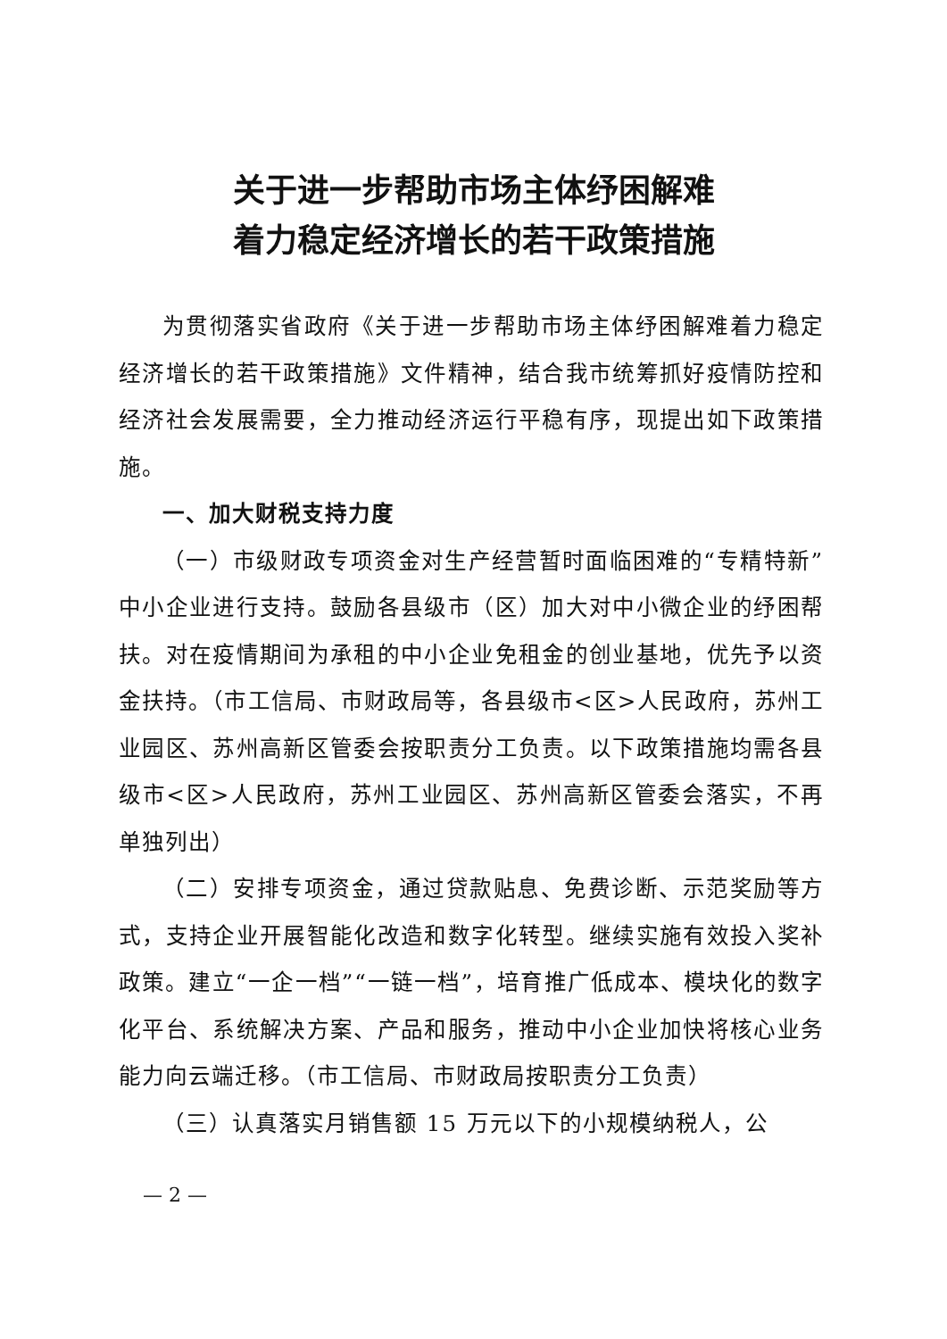关于进一步帮助市场主体纾困解难
着力稳定经济增长的若干政策措施
为贯彻落实省政府《关于进一步帮助市场主体纾困解难着力稳定经济增长的若干政策措施》文件精神，结合我市统筹抓好疫情防控和经济社会发展需要，全力推动经济运行平稳有序，现提出如下政策措施。
一、加大财税支持力度
（一）市级财政专项资金对生产经营暂时面临困难的“专精特新”中小企业进行支持。鼓励各县级市（区）加大对中小微企业的纾困帮扶。对在疫情期间为承租的中小企业免租金的创业基地，优先予以资金扶持。（市工信局、市财政局等，各县级市<区>人民政府，苏州工业园区、苏州高新区管委会按职责分工负责。以下政策措施均需各县级市<区>人民政府，苏州工业园区、苏州高新区管委会落实，不再单独列出）
（二）安排专项资金，通过贷款贴息、免费诊断、示范奖励等方式，支持企业开展智能化改造和数字化转型。继续实施有效投入奖补政策。建立“一企一档”“一链一档”，培育推广低成本、模块化的数字化平台、系统解决方案、产品和服务，推动中小企业加快将核心业务能力向云端迁移。（市工信局、市财政局按职责分工负责）
（三）认真落实月销售额 15 万元以下的小规模纳税人，公
— 2 —